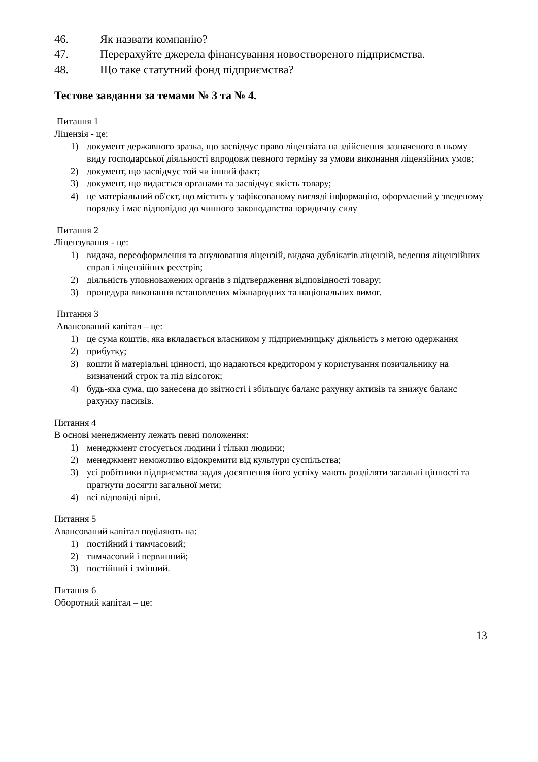46. Як назвати компанію?
47. Перерахуйте джерела фінансування новоствореного підприємства.
48. Що таке статутний фонд підприємства?
Тестове завдання за темами № 3 та № 4.
Питання 1
Ліцензія - це:
1) документ державного зразка, що засвідчує право ліцензіата на здійснення зазначеного в ньому виду господарської діяльності впродовж певного терміну за умови виконання ліцензійних умов;
2) документ, що засвідчує той чи інший факт;
3) документ, що видається органами та засвідчує якість товару;
4) це матеріальний об'єкт, що містить у зафіксованому вигляді інформацію, оформлений у зведеному порядку і має відповідно до чинного законодавства юридичну силу
Питання 2
Ліцензування - це:
1) видача, переоформлення та анулювання ліцензій, видача дублікатів ліцензій, ведення ліцензійних справ і ліцензійних реєстрів;
2) діяльність уповноважених органів з підтвердження відповідності товару;
3) процедура виконання встановлених міжнародних та національних вимог.
Питання 3
Авансований капітал – це:
1) це сума коштів, яка вкладається власником у підприємницьку діяльність з метою одержання
2) прибутку;
3) кошти й матеріальні цінності, що надаються кредитором у користування позичальнику на визначений строк та під відсоток;
4) будь-яка сума, що занесена до звітності і збільшує баланс рахунку активів та знижує баланс рахунку пасивів.
Питання 4
В основі менеджменту лежать певні положення:
1) менеджмент стосується людини і тільки людини;
2) менеджмент неможливо відокремити від культури суспільства;
3) усі робітники підприємства задля досягнення його успіху мають розділяти загальні цінності та прагнути досягти загальної мети;
4) всі відповіді вірні.
Питання 5
Авансований капітал поділяють на:
1) постійний і тимчасовий;
2) тимчасовий і первинний;
3) постійний і змінний.
Питання 6
Оборотний капітал – це:
13